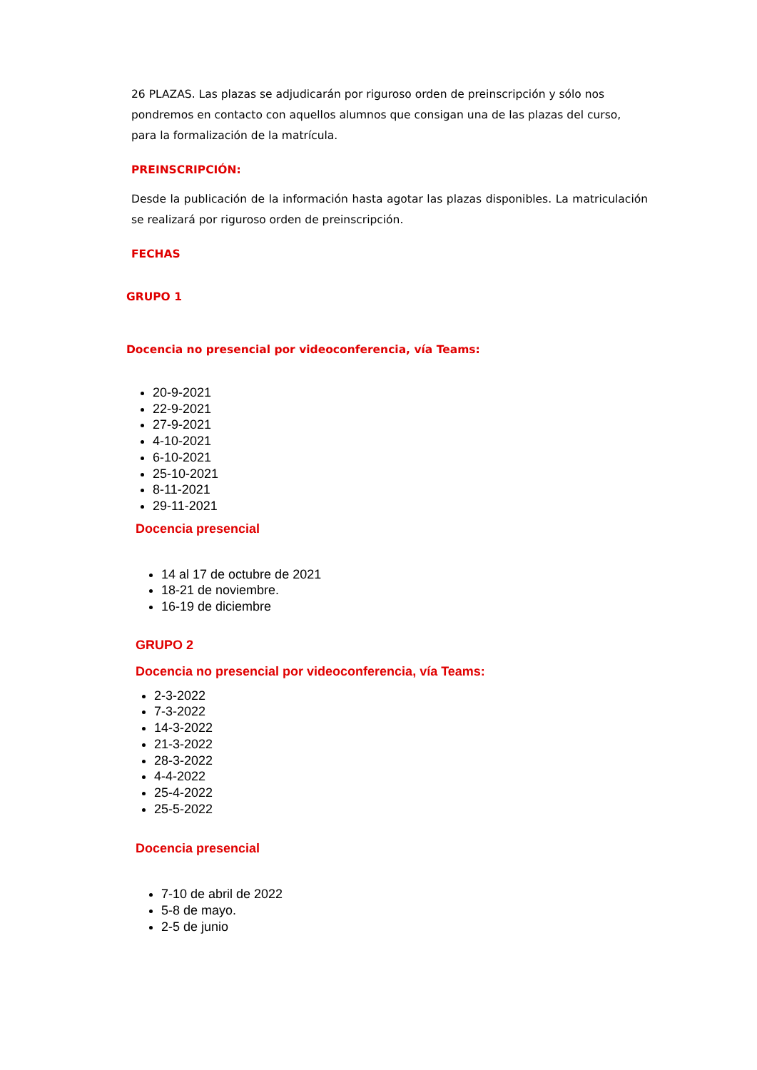26 PLAZAS. Las plazas se adjudicarán por riguroso orden de preinscripción y sólo nos pondremos en contacto con aquellos alumnos que consigan una de las plazas del curso, para la formalización de la matrícula.
PREINSCRIPCIÓN:
Desde la publicación de la información hasta agotar las plazas disponibles. La matriculación se realizará por riguroso orden de preinscripción.
FECHAS
GRUPO 1
Docencia no presencial por videoconferencia, vía Teams:
20-9-2021
22-9-2021
27-9-2021
4-10-2021
6-10-2021
25-10-2021
8-11-2021
29-11-2021
Docencia presencial
14 al 17 de octubre de 2021
18-21 de noviembre.
16-19 de diciembre
GRUPO 2
Docencia no presencial por videoconferencia, vía Teams:
2-3-2022
7-3-2022
14-3-2022
21-3-2022
28-3-2022
4-4-2022
25-4-2022
25-5-2022
Docencia presencial
7-10 de abril de 2022
5-8 de mayo.
2-5 de junio